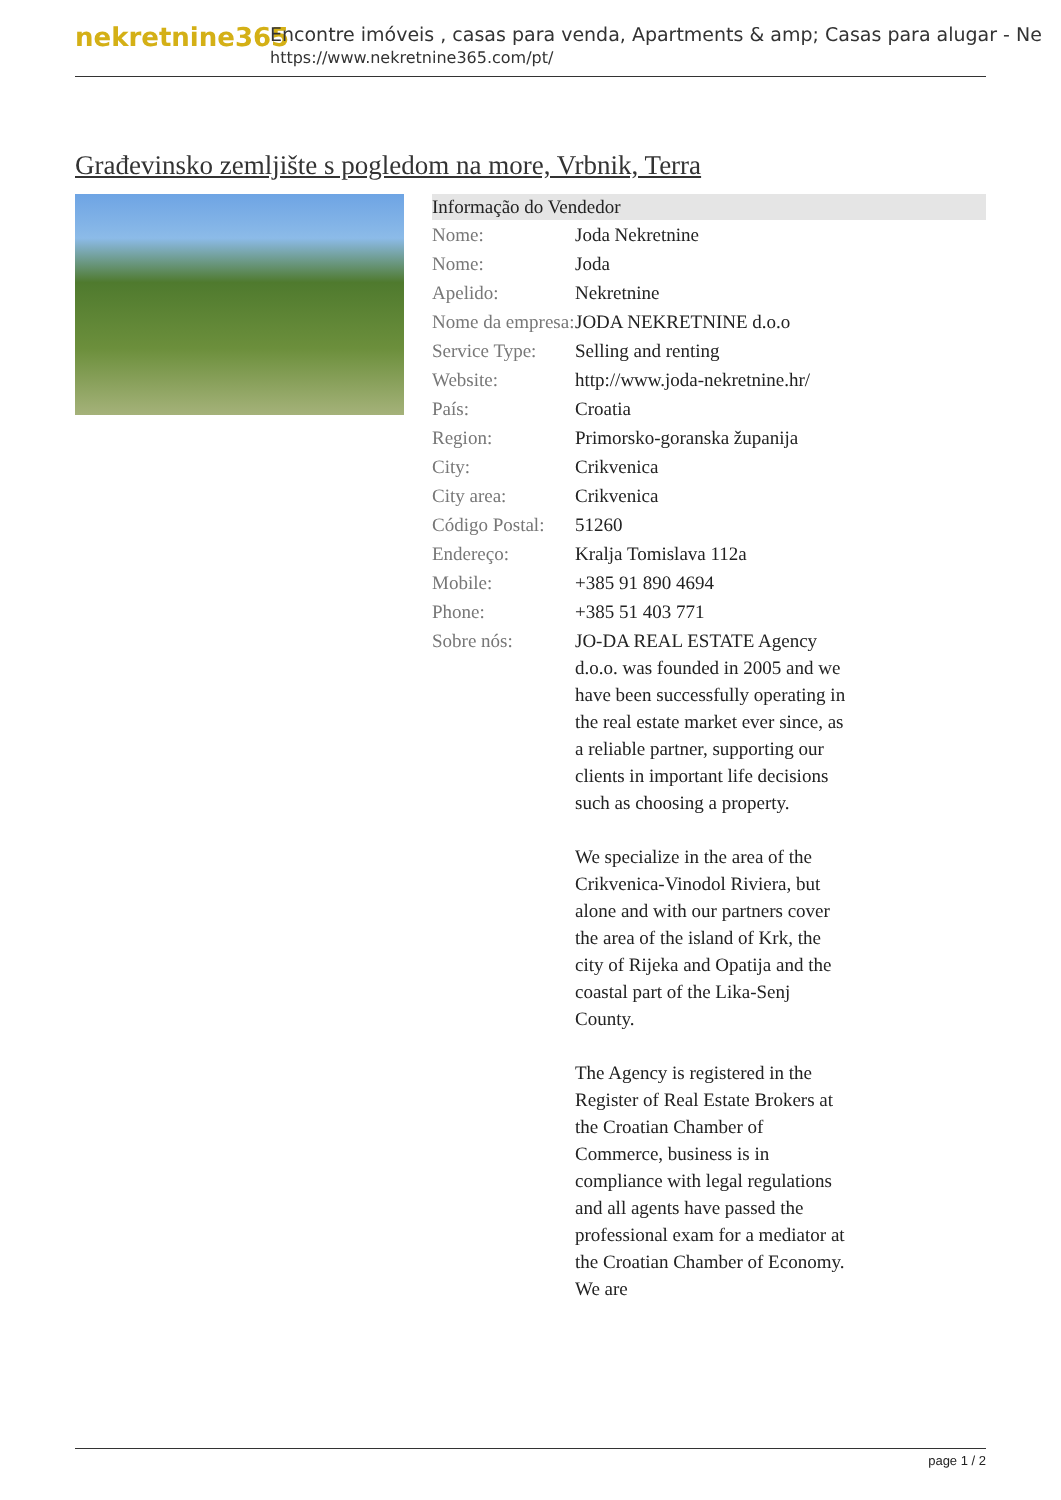nekretnine365
Encontre imóveis , casas para venda, Apartments & amp; Casas para alugar - Ne
https://www.nekretnine365.com/pt/
Građevinsko zemljište s pogledom na more, Vrbnik, Terra
| Informação do Vendedor | |
| --- | --- |
| Nome: | Joda Nekretnine |
| Nome: | Joda |
| Apelido: | Nekretnine |
| Nome da empresa: | JODA NEKRETNINE d.o.o |
| Service Type: | Selling and renting |
| Website: | http://www.joda-nekretnine.hr/ |
| País: | Croatia |
| Region: | Primorsko-goranska županija |
| City: | Crikvenica |
| City area: | Crikvenica |
| Código Postal: | 51260 |
| Endereço: | Kralja Tomislava 112a |
| Mobile: | +385 91 890 4694 |
| Phone: | +385 51 403 771 |
| Sobre nós: | JO-DA REAL ESTATE Agency d.o.o. was founded in 2005 and we have been successfully operating in the real estate market ever since, as a reliable partner, supporting our clients in important life decisions such as choosing a property. We specialize in the area of the Crikvenica-Vinodol Riviera, but alone and with our partners cover the area of the island of Krk, the city of Rijeka and Opatija and the coastal part of the Lika-Senj County. The Agency is registered in the Register of Real Estate Brokers at the Croatian Chamber of Commerce, business is in compliance with legal regulations and all agents have passed the professional exam for a mediator at the Croatian Chamber of Economy. We are |
page 1 / 2